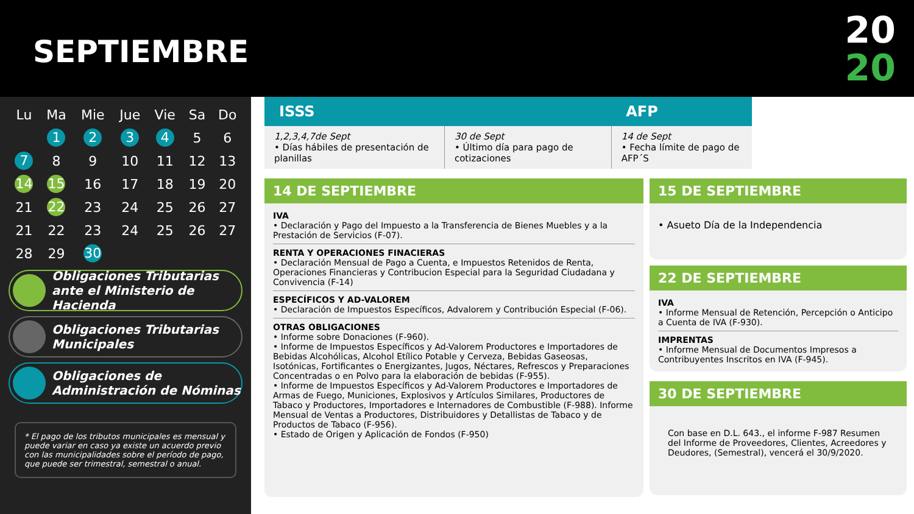SEPTIEMBRE
20
20
| Lu | Ma | Mie | Jue | Vie | Sa | Do |
| --- | --- | --- | --- | --- | --- | --- |
| | 1 | 2 | 3 | 4 | 5 | 6 |
| 7 | 8 | 9 | 10 | 11 | 12 | 13 |
| 14 | 15 | 16 | 17 | 18 | 19 | 20 |
| 21 | 22 | 23 | 24 | 25 | 26 | 27 |
| 21 | 22 | 23 | 24 | 25 | 26 | 27 |
| 28 | 29 | 30 | | | | |
Obligaciones Tributarias ante el Ministerio de Hacienda
Obligaciones Tributarias Municipales
Obligaciones de Administración de Nóminas
* El pago de los tributos municipales es mensual y puede variar en caso ya existe un acuerdo previo con las municipalidades sobre el período de pago, que puede ser trimestral, semestral o anual.
| ISSS | | AFP |
| --- | --- | --- |
| 1,2,3,4,7de Sept • Días hábiles de presentación de planillas | 30 de Sept • Último día para pago de cotizaciones | 14 de Sept • Fecha límite de pago de AFP´S |
14 DE SEPTIEMBRE
IVA
• Declaración y Pago del Impuesto a la Transferencia de Bienes Muebles y a la Prestación de Servicios (F-07).
RENTA Y OPERACIONES FINACIERAS
• Declaración Mensual de Pago a Cuenta, e Impuestos Retenidos de Renta, Operaciones Financieras y Contribucion Especial para la Seguridad Ciudadana y Convivencia (F-14)
ESPECÍFICOS Y AD-VALOREM
• Declaración de Impuestos Específicos, Advalorem y Contribución Especial (F-06).
OTRAS OBLIGACIONES
• Informe sobre Donaciones (F-960).
• Informe de Impuestos Específicos y Ad-Valorem Productores e Importadores de Bebidas Alcohólicas, Alcohol Etílico Potable y Cerveza, Bebidas Gaseosas, Isotónicas, Fortificantes o Energizantes, Jugos, Néctares, Refrescos y Preparaciones Concentradas o en Polvo para la elaboración de bebidas (F-955).
• Informe de Impuestos Específicos y Ad-Valorem Productores e Importadores de Armas de Fuego, Municiones, Explosivos y Artículos Similares, Productores de Tabaco y Productores, Importadores e Internadores de Combustible (F-988). Informe Mensual de Ventas a Productores, Distribuidores y Detallistas de Tabaco y de Productos de Tabaco (F-956).
• Estado de Origen y Aplicación de Fondos (F-950)
15 DE SEPTIEMBRE
• Asueto Día de la Independencia
22 DE SEPTIEMBRE
IVA
• Informe Mensual de Retención, Percepción o Anticipo a Cuenta de IVA (F-930).
IMPRENTAS
• Informe Mensual de Documentos Impresos a Contribuyentes Inscritos en IVA (F-945).
30 DE SEPTIEMBRE
Con base en D.L. 643., el informe F-987 Resumen del Informe de Proveedores, Clientes, Acreedores y Deudores, (Semestral), vencerá el 30/9/2020.